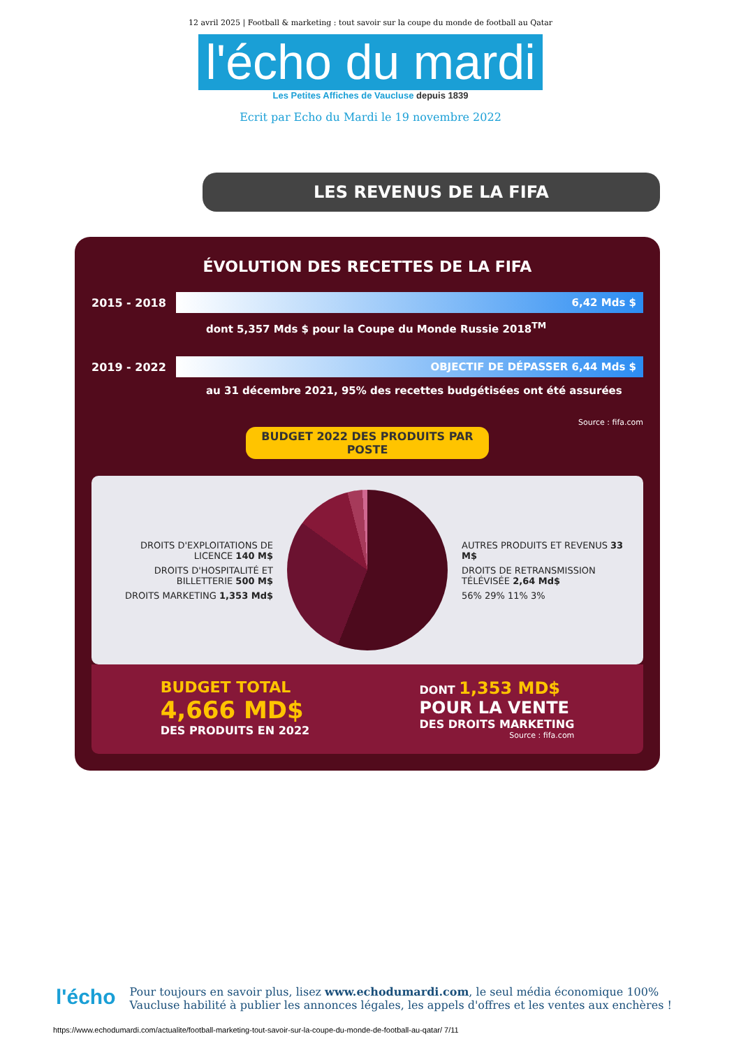12 avril 2025 | Football & marketing : tout savoir sur la coupe du monde de football au Qatar
l'écho du mardi
Les Petites Affiches de Vaucluse depuis 1839
Ecrit par Echo du Mardi le 19 novembre 2022
LES REVENUS DE LA FIFA
ÉVOLUTION DES RECETTES DE LA FIFA
2015 - 2018
6,42 Mds $
dont 5,357 Mds $ pour la Coupe du Monde Russie 2018<sup>TM</sup>
2019 - 2022
OBJECTIF DE DÉPASSER 6,44 Mds $
au 31 décembre 2021, 95% des recettes budgétisées ont été assurées
Source : fifa.com
BUDGET 2022 DES PRODUITS PAR POSTE
DROITS D'EXPLOITATIONS DE LICENCE 140 M$
DROITS D'HOSPITALITÉ ET BILLETTERIE 500 M$
DROITS MARKETING 1,353 Md$
AUTRES PRODUITS ET REVENUS 33 M$
DROITS DE RETRANSMISSION TÉLÉVISÉE 2,64 Md$
56% 29% 11% 3%
BUDGET TOTAL
4,666 MD$
DES PRODUITS EN 2022
DONT 1,353 MD$
POUR LA VENTE
DES DROITS MARKETING
Source : fifa.com
l'écho
Pour toujours en savoir plus, lisez www.echodumardi.com, le seul média économique 100% Vaucluse habilité à publier les annonces légales, les appels d'offres et les ventes aux enchères !
https://www.echodumardi.com/actualite/football-marketing-tout-savoir-sur-la-coupe-du-monde-de-football-au-qatar/ 7/11